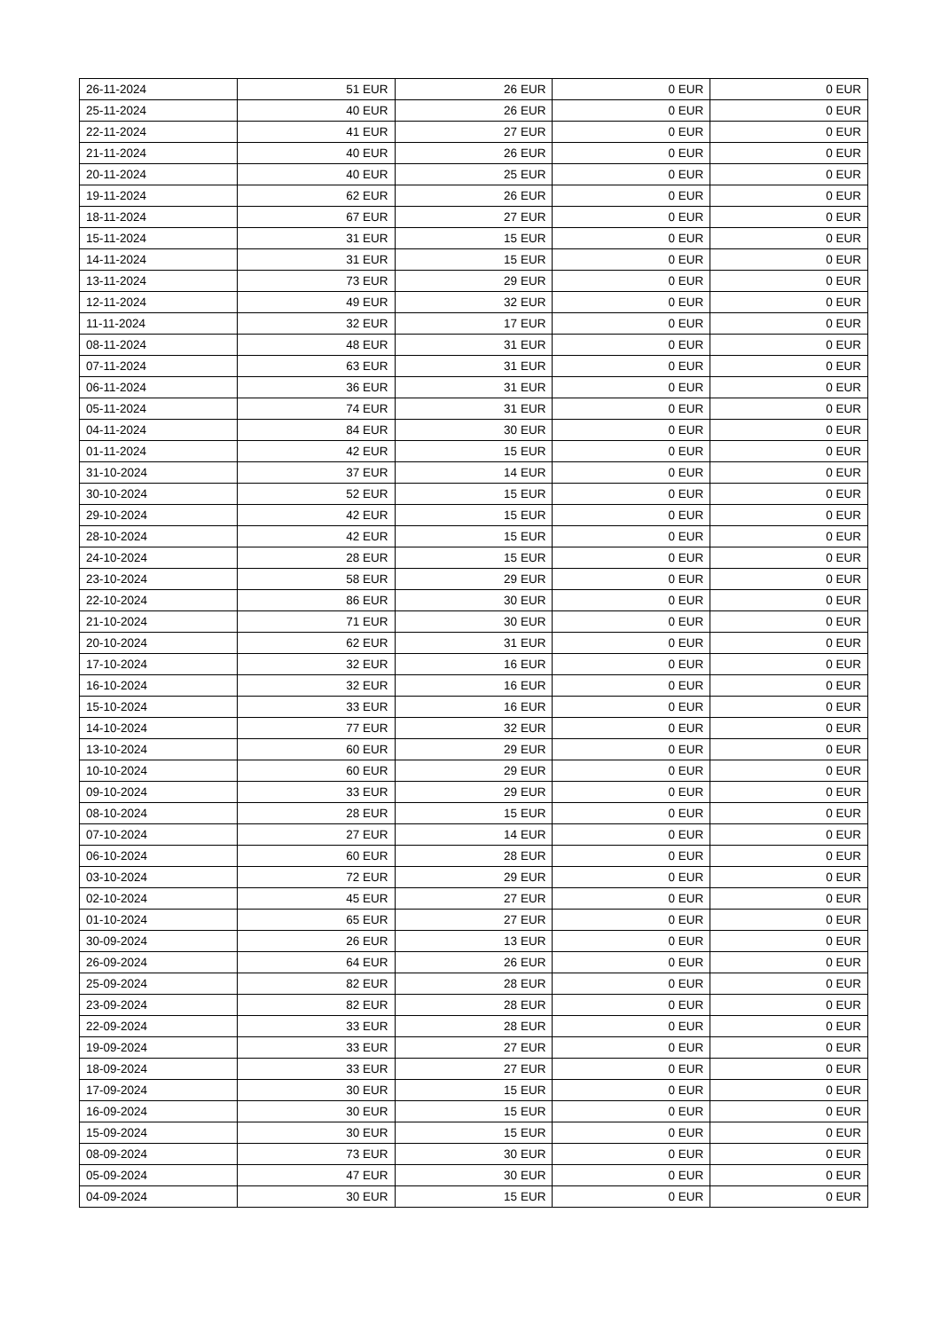| 26-11-2024 | 51 EUR | 26 EUR | 0 EUR | 0 EUR |
| 25-11-2024 | 40 EUR | 26 EUR | 0 EUR | 0 EUR |
| 22-11-2024 | 41 EUR | 27 EUR | 0 EUR | 0 EUR |
| 21-11-2024 | 40 EUR | 26 EUR | 0 EUR | 0 EUR |
| 20-11-2024 | 40 EUR | 25 EUR | 0 EUR | 0 EUR |
| 19-11-2024 | 62 EUR | 26 EUR | 0 EUR | 0 EUR |
| 18-11-2024 | 67 EUR | 27 EUR | 0 EUR | 0 EUR |
| 15-11-2024 | 31 EUR | 15 EUR | 0 EUR | 0 EUR |
| 14-11-2024 | 31 EUR | 15 EUR | 0 EUR | 0 EUR |
| 13-11-2024 | 73 EUR | 29 EUR | 0 EUR | 0 EUR |
| 12-11-2024 | 49 EUR | 32 EUR | 0 EUR | 0 EUR |
| 11-11-2024 | 32 EUR | 17 EUR | 0 EUR | 0 EUR |
| 08-11-2024 | 48 EUR | 31 EUR | 0 EUR | 0 EUR |
| 07-11-2024 | 63 EUR | 31 EUR | 0 EUR | 0 EUR |
| 06-11-2024 | 36 EUR | 31 EUR | 0 EUR | 0 EUR |
| 05-11-2024 | 74 EUR | 31 EUR | 0 EUR | 0 EUR |
| 04-11-2024 | 84 EUR | 30 EUR | 0 EUR | 0 EUR |
| 01-11-2024 | 42 EUR | 15 EUR | 0 EUR | 0 EUR |
| 31-10-2024 | 37 EUR | 14 EUR | 0 EUR | 0 EUR |
| 30-10-2024 | 52 EUR | 15 EUR | 0 EUR | 0 EUR |
| 29-10-2024 | 42 EUR | 15 EUR | 0 EUR | 0 EUR |
| 28-10-2024 | 42 EUR | 15 EUR | 0 EUR | 0 EUR |
| 24-10-2024 | 28 EUR | 15 EUR | 0 EUR | 0 EUR |
| 23-10-2024 | 58 EUR | 29 EUR | 0 EUR | 0 EUR |
| 22-10-2024 | 86 EUR | 30 EUR | 0 EUR | 0 EUR |
| 21-10-2024 | 71 EUR | 30 EUR | 0 EUR | 0 EUR |
| 20-10-2024 | 62 EUR | 31 EUR | 0 EUR | 0 EUR |
| 17-10-2024 | 32 EUR | 16 EUR | 0 EUR | 0 EUR |
| 16-10-2024 | 32 EUR | 16 EUR | 0 EUR | 0 EUR |
| 15-10-2024 | 33 EUR | 16 EUR | 0 EUR | 0 EUR |
| 14-10-2024 | 77 EUR | 32 EUR | 0 EUR | 0 EUR |
| 13-10-2024 | 60 EUR | 29 EUR | 0 EUR | 0 EUR |
| 10-10-2024 | 60 EUR | 29 EUR | 0 EUR | 0 EUR |
| 09-10-2024 | 33 EUR | 29 EUR | 0 EUR | 0 EUR |
| 08-10-2024 | 28 EUR | 15 EUR | 0 EUR | 0 EUR |
| 07-10-2024 | 27 EUR | 14 EUR | 0 EUR | 0 EUR |
| 06-10-2024 | 60 EUR | 28 EUR | 0 EUR | 0 EUR |
| 03-10-2024 | 72 EUR | 29 EUR | 0 EUR | 0 EUR |
| 02-10-2024 | 45 EUR | 27 EUR | 0 EUR | 0 EUR |
| 01-10-2024 | 65 EUR | 27 EUR | 0 EUR | 0 EUR |
| 30-09-2024 | 26 EUR | 13 EUR | 0 EUR | 0 EUR |
| 26-09-2024 | 64 EUR | 26 EUR | 0 EUR | 0 EUR |
| 25-09-2024 | 82 EUR | 28 EUR | 0 EUR | 0 EUR |
| 23-09-2024 | 82 EUR | 28 EUR | 0 EUR | 0 EUR |
| 22-09-2024 | 33 EUR | 28 EUR | 0 EUR | 0 EUR |
| 19-09-2024 | 33 EUR | 27 EUR | 0 EUR | 0 EUR |
| 18-09-2024 | 33 EUR | 27 EUR | 0 EUR | 0 EUR |
| 17-09-2024 | 30 EUR | 15 EUR | 0 EUR | 0 EUR |
| 16-09-2024 | 30 EUR | 15 EUR | 0 EUR | 0 EUR |
| 15-09-2024 | 30 EUR | 15 EUR | 0 EUR | 0 EUR |
| 08-09-2024 | 73 EUR | 30 EUR | 0 EUR | 0 EUR |
| 05-09-2024 | 47 EUR | 30 EUR | 0 EUR | 0 EUR |
| 04-09-2024 | 30 EUR | 15 EUR | 0 EUR | 0 EUR |